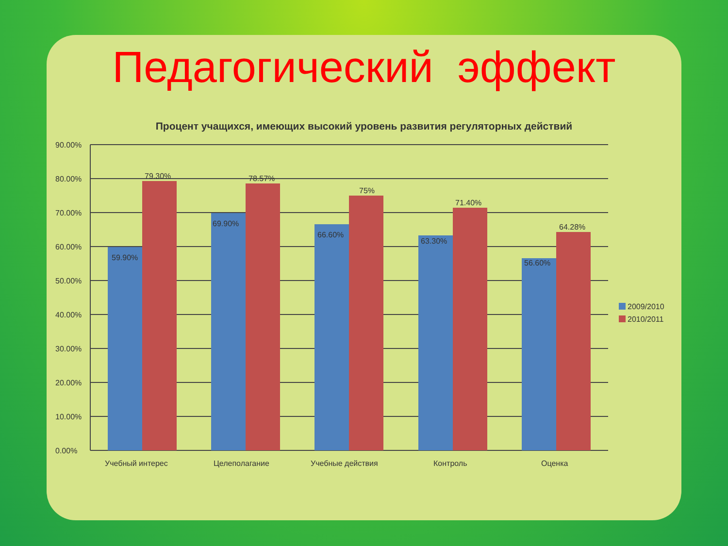Педагогический эффект
Процент учащихся, имеющих высокий уровень развития регуляторных действий
90.00%
80.00%
70.00%
60.00%
50.00%
40.00%
30.00%
20.00%
10.00%
0.00%
59.90%
79.30%
69.90%
78.57%
66.60%
75%
63.30%
71.40%
56.60%
64.28%
Учебный интерес
Целеполагание
Учебные действия
Контроль
Оценка
2009/2010
2010/2011